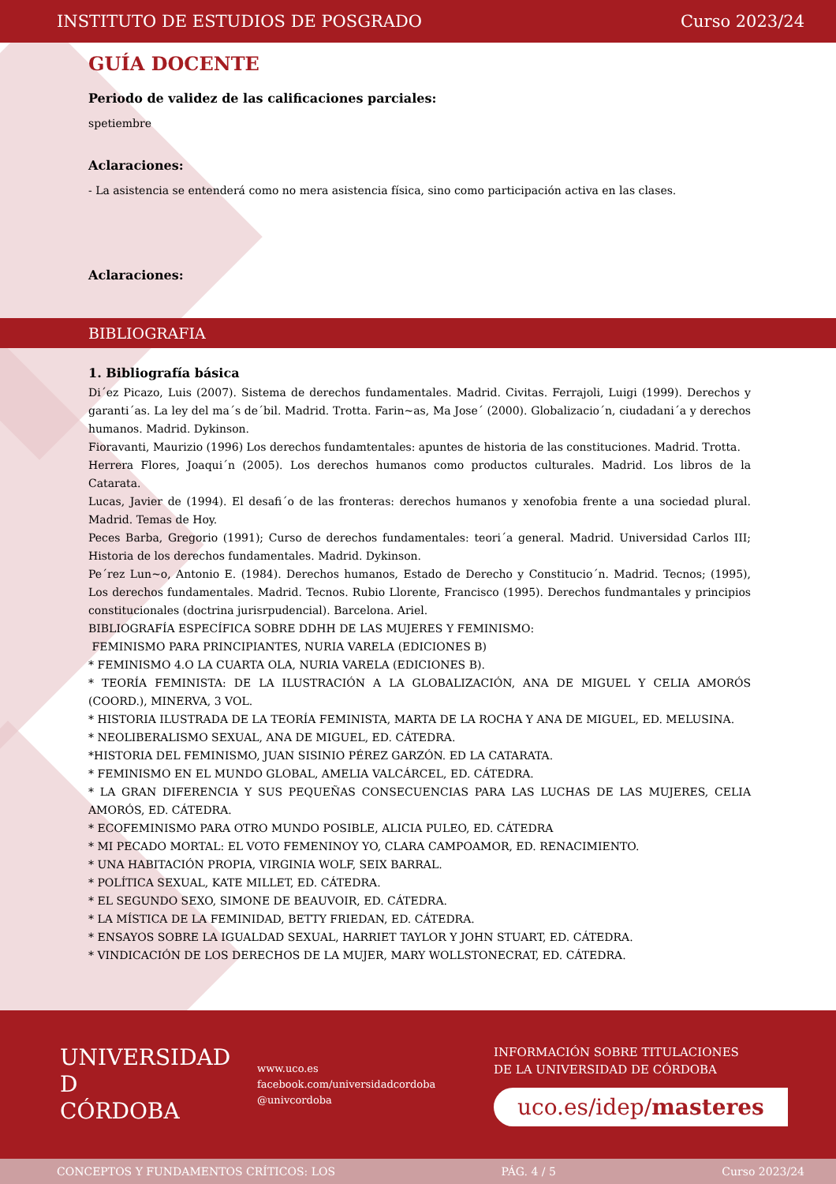INSTITUTO DE ESTUDIOS DE POSGRADO Curso 2023/24
GUÍA DOCENTE
Periodo de validez de las calificaciones parciales:
spetiembre
Aclaraciones:
- La asistencia se entenderá como no mera asistencia física, sino como participación activa en las clases.
Aclaraciones:
BIBLIOGRAFIA
1. Bibliografía básica
Di´ez Picazo, Luis (2007). Sistema de derechos fundamentales. Madrid. Civitas. Ferrajoli, Luigi (1999). Derechos y garanti´as. La ley del ma´s de´bil. Madrid. Trotta. Farin~as, Ma Jose´ (2000). Globalizacio´n, ciudadani´a y derechos humanos. Madrid. Dykinson.
Fioravanti, Maurizio (1996) Los derechos fundamtentales: apuntes de historia de las constituciones. Madrid. Trotta.
Herrera Flores, Joaqui´n (2005). Los derechos humanos como productos culturales. Madrid. Los libros de la Catarata.
Lucas, Javier de (1994). El desafi´o de las fronteras: derechos humanos y xenofobia frente a una sociedad plural. Madrid. Temas de Hoy.
Peces Barba, Gregorio (1991); Curso de derechos fundamentales: teori´a general. Madrid. Universidad Carlos III; Historia de los derechos fundamentales. Madrid. Dykinson.
Pe´rez Lun~o, Antonio E. (1984). Derechos humanos, Estado de Derecho y Constitucio´n. Madrid. Tecnos; (1995), Los derechos fundamentales. Madrid. Tecnos. Rubio Llorente, Francisco (1995). Derechos fundmantales y principios constitucionales (doctrina jurisrpudencial). Barcelona. Ariel.
BIBLIOGRAFÍA ESPECÍFICA SOBRE DDHH DE LAS MUJERES Y FEMINISMO:
FEMINISMO PARA PRINCIPIANTES, NURIA VARELA (EDICIONES B)
* FEMINISMO 4.O LA CUARTA OLA, NURIA VARELA (EDICIONES B).
* TEORÍA FEMINISTA: DE LA ILUSTRACIÓN A LA GLOBALIZACIÓN, ANA DE MIGUEL Y CELIA AMORÓS (COORD.), MINERVA, 3 VOL.
* HISTORIA ILUSTRADA DE LA TEORÍA FEMINISTA, MARTA DE LA ROCHA Y ANA DE MIGUEL, ED. MELUSINA.
* NEOLIBERALISMO SEXUAL, ANA DE MIGUEL, ED. CÁTEDRA.
*HISTORIA DEL FEMINISMO, JUAN SISINIO PÉREZ GARZÓN. ED LA CATARATA.
* FEMINISMO EN EL MUNDO GLOBAL, AMELIA VALCÁRCEL, ED. CÁTEDRA.
* LA GRAN DIFERENCIA Y SUS PEQUEÑAS CONSECUENCIAS PARA LAS LUCHAS DE LAS MUJERES, CELIA AMORÓS, ED. CÁTEDRA.
* ECOFEMINISMO PARA OTRO MUNDO POSIBLE, ALICIA PULEO, ED. CÁTEDRA
* MI PECADO MORTAL: EL VOTO FEMENINOY YO, CLARA CAMPOAMOR, ED. RENACIMIENTO.
* UNA HABITACIÓN PROPIA, VIRGINIA WOLF, SEIX BARRAL.
* POLÍTICA SEXUAL, KATE MILLET, ED. CÁTEDRA.
* EL SEGUNDO SEXO, SIMONE DE BEAUVOIR, ED. CÁTEDRA.
* LA MÍSTICA DE LA FEMINIDAD, BETTY FRIEDAN, ED. CÁTEDRA.
* ENSAYOS SOBRE LA IGUALDAD SEXUAL, HARRIET TAYLOR Y JOHN STUART, ED. CÁTEDRA.
* VINDICACIÓN DE LOS DERECHOS DE LA MUJER, MARY WOLLSTONECRAT, ED. CÁTEDRA.
UNIVERSIDAD
D
CÓRDOBA
www.uco.es
facebook.com/universidadcordoba
@univcordoba
INFORMACIÓN SOBRE TITULACIONES
DE LA UNIVERSIDAD DE CÓRDOBA
uco.es/idep/masteres
CONCEPTOS Y FUNDAMENTOS CRÍTICOS: LOS PÁG. 4 / 5 Curso 2023/24